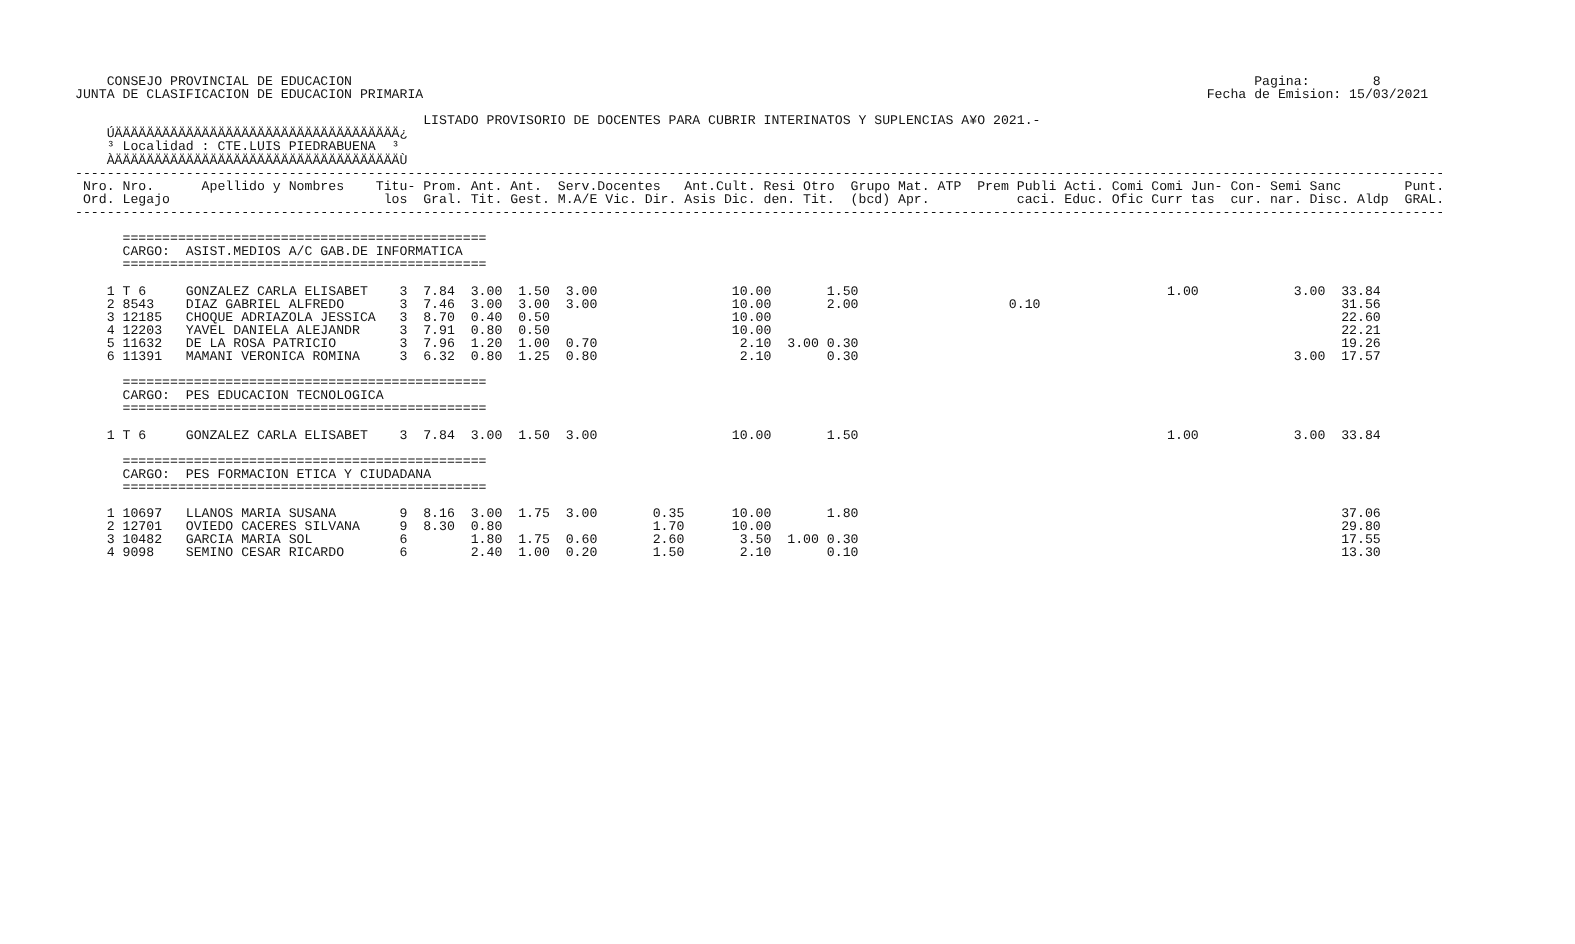CONSEJO PROVINCIAL DE EDUCACION                                                                                                                  Pagina:        8
JUNTA DE CLASIFICACION DE EDUCACION PRIMARIA                                                                                                   Fecha de Emision: 15/03/2021

                                            LISTADO PROVISORIO DE DOCENTES PARA CUBRIR INTERINATOS Y SUPLENCIAS A¥O 2021.-
    ÚÄÄÄÄÄÄÄÄÄÄÄÄÄÄÄÄÄÄÄÄÄÄÄÄÄÄÄÄÄÄÄÄÄÄÄÄ¿
    ³ Localidad : CTE.LUIS PIEDRABUENA  ³
    ÀÄÄÄÄÄÄÄÄÄÄÄÄÄÄÄÄÄÄÄÄÄÄÄÄÄÄÄÄÄÄÄÄÄÄÄÄÙ
-----------------------------------------------------------------------------------------------------------------------------------------------------------------------------
 Nro. Nro.      Apellido y Nombres    Titu- Prom. Ant. Ant.  Serv.Docentes   Ant.Cult. Resi Otro  Grupo Mat. ATP  Prem Publi Acti. Comi Comi Jun- Con- Semi Sanc        Punt.
 Ord. Legajo                           los  Gral. Tit. Gest. M.A/E Vic. Dir. Asis Dic. den. Tit.  (bcd) Apr.           caci. Educ. Ofic Curr tas  cur. nar. Disc. Aldp  GRAL.
-----------------------------------------------------------------------------------------------------------------------------------------------------------------------------

      ==============================================
      CARGO:  ASIST.MEDIOS A/C GAB.DE INFORMATICA
      ==============================================

    1 T 6     GONZALEZ CARLA ELISABET    3  7.84  3.00  1.50  3.00                 10.00       1.50                                       1.00            3.00  33.84
    2 8543    DIAZ GABRIEL ALFREDO       3  7.46  3.00  3.00  3.00                 10.00       2.00                   0.10                                      31.56
    3 12185   CHOQUE ADRIAZOLA JESSICA   3  8.70  0.40  0.50                       10.00                                                                        22.60
    4 12203   YAVEL DANIELA ALEJANDR     3  7.91  0.80  0.50                       10.00                                                                        22.21
    5 11632   DE LA ROSA PATRICIO        3  7.96  1.20  1.00  0.70                  2.10  3.00 0.30                                                             19.26
    6 11391   MAMANI VERONICA ROMINA     3  6.32  0.80  1.25  0.80                  2.10       0.30                                                       3.00  17.57

      ==============================================
      CARGO:  PES EDUCACION TECNOLOGICA
      ==============================================

    1 T 6     GONZALEZ CARLA ELISABET    3  7.84  3.00  1.50  3.00                 10.00       1.50                                       1.00            3.00  33.84

      ==============================================
      CARGO:  PES FORMACION ETICA Y CIUDADANA
      ==============================================

    1 10697   LLANOS MARIA SUSANA        9  8.16  3.00  1.75  3.00       0.35      10.00       1.80                                                             37.06
    2 12701   OVIEDO CACERES SILVANA     9  8.30  0.80                   1.70      10.00                                                                        29.80
    3 10482   GARCIA MARIA SOL           6        1.80  1.75  0.60       2.60       3.50  1.00 0.30                                                             17.55
    4 9098    SEMINO CESAR RICARDO       6        2.40  1.00  0.20       1.50       2.10       0.10                                                             13.30